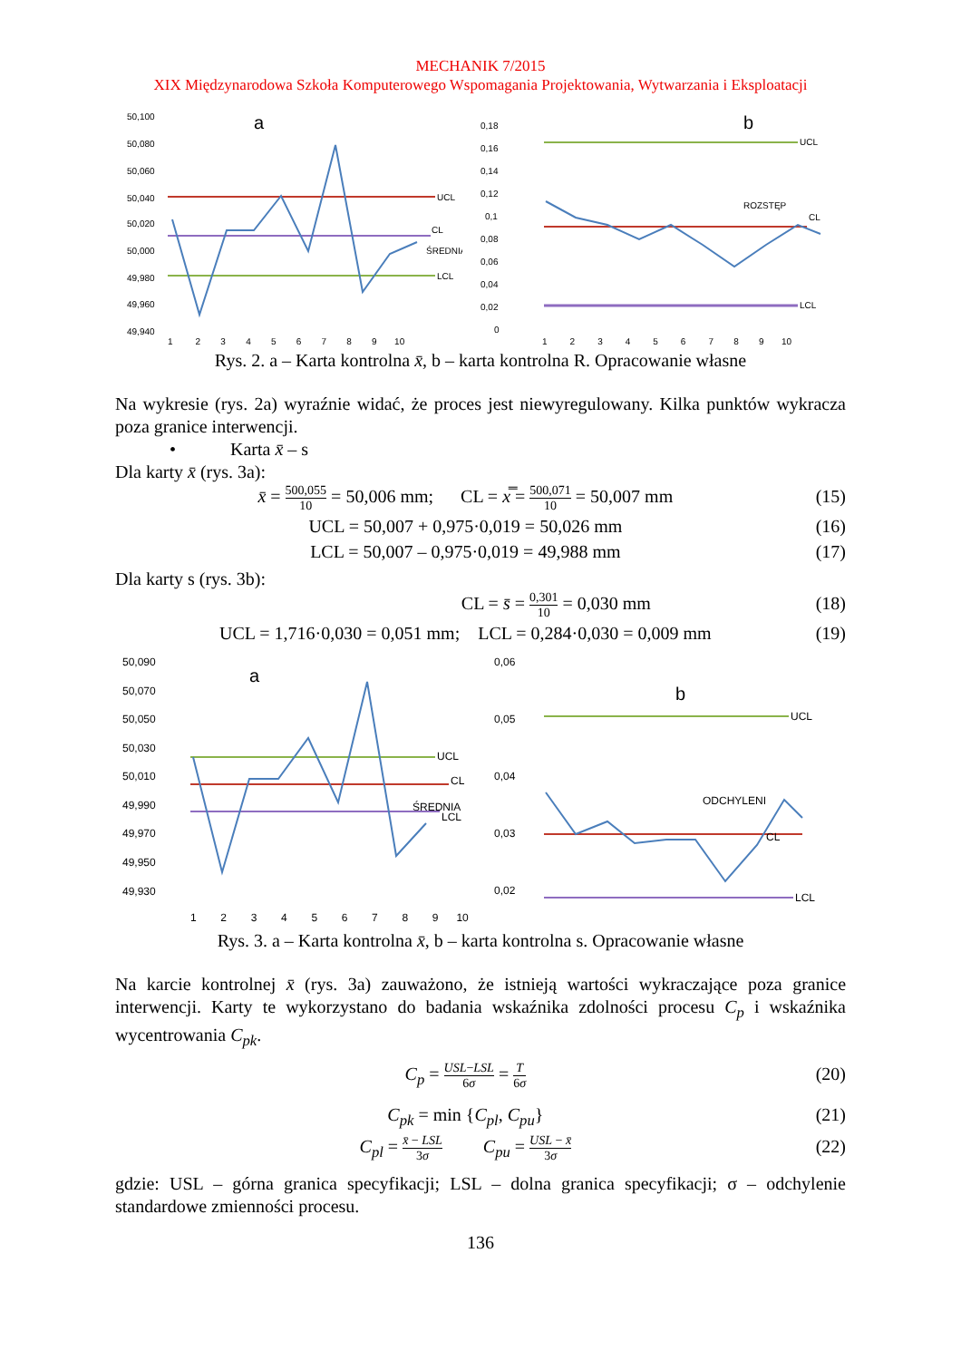MECHANIK 7/2015
XIX Międzynarodowa Szkoła Komputerowego Wspomagania Projektowania, Wytwarzania i Eksploatacji
50,100
50,080
50,060
50,040
50,020
50,000
49,980
49,960
49,940
a
UCL
CL
ŚREDNIA
LCL
1 2 3 4 5 6 7 8 9 10
0,18
0,16
0,14
0,12
0,1
0,08
0,06
0,04
0,02
0
b
UCL
ROZSTĘP
CL
LCL
1 2 3 4 5 6 7 8 9 10
Rys. 2. a – Karta kontrolna x̄, b – karta kontrolna R. Opracowanie własne
Na wykresie (rys. 2a) wyraźnie widać, że proces jest niewyregulowany. Kilka punktów wykracza poza granice interwencji.
• Karta x̄ – s
Dla karty x̄ (rys. 3a):
x̄ = 500,055 10 = 50,006 mm; CL = x̿ = 500,071 10 = 50,007 mm
(15)
UCL = 50,007 + 0,975·0,019 = 50,026 mm
(16)
LCL = 50,007 – 0,975·0,019 = 49,988 mm
(17)
Dla karty s (rys. 3b):
CL = s̄ = 0,301 10 = 0,030 mm (18)
UCL = 1,716·0,030 = 0,051 mm; LCL = 0,284·0,030 = 0,009 mm
(19)
50,090
50,070
50,050
50,030
50,010
49,990
49,970
49,950
49,930
a
UCL
CL
ŚREDNIA
LCL
1 2 3 4 5 6 7 8 9 10
0,06
0,05
0,04
0,03
0,02
b
UCL
ODCHYLENI
CL
LCL
Rys. 3. a – Karta kontrolna x̄, b – karta kontrolna s. Opracowanie własne
Na karcie kontrolnej x̄ (rys. 3a) zauważono, że istnieją wartości wykraczające poza granice interwencji. Karty te wykorzystano do badania wskaźnika zdolności procesu C<sub>p</sub> i wskaźnika wycentrowania C<sub>pk</sub>.
C<sub>p</sub> = USL−LSL 6σ = T 6σ
(20)
C<sub>pk</sub> = min {C<sub>pl</sub>, C<sub>pu</sub>} (21)
C<sub>pl</sub> = x̄ − LSL 3σ C<sub>pu</sub> = USL − x̄ 3σ
(22)
gdzie: USL – górna granica specyfikacji; LSL – dolna granica specyfikacji; σ – odchylenie standardowe zmienności procesu.
136